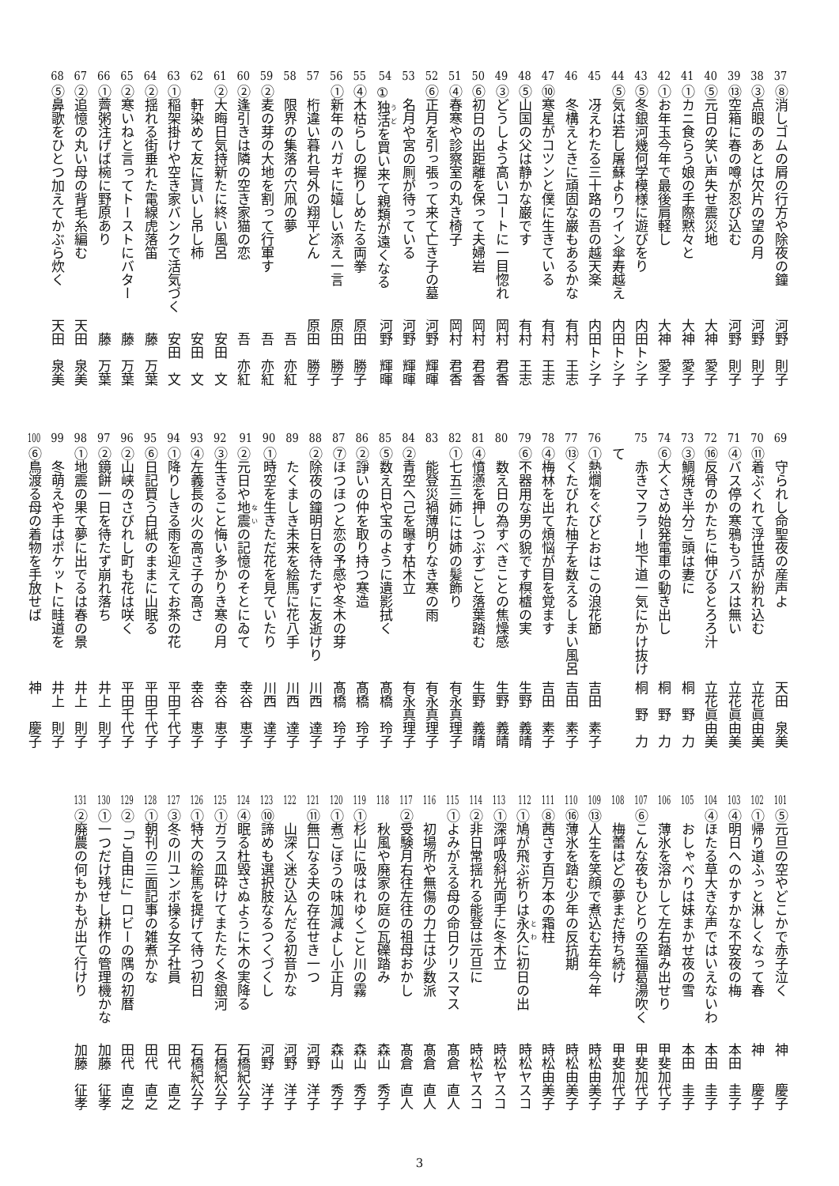37 ⑧消しゴムの屑の行方や除夜の鐘 河野　則子
38 ③点眼のあとは欠片の望の月 河野　則子
39 ⑬空箱に春の噂が忍び込む 河野　則子
40 ⑤元日の笑い声失せ震災地 大神　愛子
41 ①カニ食らう娘の手際黙々と 大神　愛子
42 ①お年玉今年で最後肩軽し 大神　愛子
43 ⑤冬銀河幾何学模様に遊びをり 内田トシ子
44 ⑤気は若し屠蘇よりワイン傘寿越え 内田トシ子
45　冴えわたる三十路の吾の越天楽 内田トシ子
46　冬構えときに頑固な巌もあるかな 有村　王志
47 ⑩寒星がコツンと僕に生きている 有村　王志
48 ⑤山国の父は静かな巌です 有村　王志
49 ③どうしよう高いコートに一目惚れ 岡村　君香
50 ⑥初日の出距離を保って夫婦岩 岡村　君香
51 ④春寒や診察室の丸き椅子 岡村　君香
52 ⑥正月を引っ張って来て亡き子の墓 河野　輝暉
53　名月や宮の厠が待っている 河野　輝暉
54 ①独活を買い来て親類が遠くなる 河野　輝暉
55 ④木枯らしの握りしめたる両拳 原田　勝子
56 ①新年のハガキに嬉しい添え一言 原田　勝子
57　桁違い暮れ号外の翔平どん 原田　勝子
58　限界の集落の穴凧の夢 吾　亦紅
59 ②麦の芽の大地を割って行軍す 吾　亦紅
60 ②逢引きは隣の空き家猫の恋 吾　亦紅
61 ②大晦日気持新たに終い風呂 安田　文
62　軒染めて友に貰いし吊し柿 安田　文
63 ①稲架掛けや空き家バンクで活気づく 安田　文
64 ②揺れる街垂れた電線虎落笛 藤　万葉
65 ②寒いねと言ってトーストにバター 藤　万葉
66 ①薺粥注げば椀に野原あり 藤　万葉
67 ②追憶の丸い母の背毛糸編む 天田　泉美
68 ⑤鼻歌をひとつ加えてかぶら炊く 天田　泉美
69　守られし命聖夜の産声よ 天田　泉美
70 ⑪着ぶくれて浮世話が紛れ込む 立花眞由美
71 ④バス停の寒鴉もうバスは無い 立花眞由美
72 ⑯反骨のかたちに伸びるとろろ汁 立花眞由美
73 ③鯛焼き半分こ頭は妻に 桐　野　力
74 ⑥大くさめ始発電車の動き出し 桐　野　力
75　赤きマフラー地下道一気にかけ抜けて 桐　野　力
76 ①熱燗をぐびとおはこの浪花節 吉田　素子
77 ⑬くたびれた柚子を数えるしまい風呂 吉田　素子
78 ④梅林を出て煩悩が目を覚ます 吉田　素子
79 ⑥不器用な男の貌です榠樝の実 生野　義晴
80　数え日の為すべきことの焦燥感 生野　義晴
81 ④憤懣を押しつぶすごと落葉踏む 生野　義晴
82 ①七五三姉には姉の髪飾り 有永真理子
83　能登災禍薄明りなき寒の雨 有永真理子
84 ②青空へ己を曝す枯木立 有永真理子
85 ⑤数え日や宝のように遺影拭く 髙橋　玲子
86 ②諍いの仲を取り持つ寒造 髙橋　玲子
87 ⑦ほつほつと恋の予感や冬木の芽 髙橋　玲子
88 ②除夜の鐘明日を待たずに友逝けり 川西　達子
89　たくましき未来を絵馬に花八手 川西　達子
90 ①時空を生きただ花を見ていたり 川西　達子
91 ②元日や地震の記憶のそとにゐて 幸谷　恵子
92 ③生きること悔い多かりき寒の月 幸谷　恵子
93 ④左義長の火の高さ子の高さ 幸谷　恵子
94 ①降りしきる雨を迎えてお茶の花 平田千代子
95 ⑥日記買う白紙のままに山眠る 平田千代子
96 ②山峡のさびれし町も花は咲く 平田千代子
97 ②鏡餅一日を待たず崩れ落ち 井上　則子
98 ①地震の果て夢に出でるは春の景 井上　則子
99　冬萌えや手はポケットに畦道を 井上　則子
100 ⑥鳥渡る母の着物を手放せば 神　　慶子
101 ⑤元旦の空やどこかで赤子泣く 神　　慶子
102 ①帰り道ふっと淋しくなって春 神　　慶子
103 ④明日へのかすかな不安夜の梅 本田　圭子
104 ④ほたる草大きな声ではいえないわ 本田　圭子
105　おしゃべりは妹まかせ夜の雪 本田　圭子
106　薄氷を溶かして左右踏み出せり 甲斐加代子
107 ⑥こんな夜もひとりの至福葛湯吹く 甲斐加代子
108　梅蕾はどの夢まだ持ち続け 甲斐加代子
109 ⑬人生を笑顔で煮込む去年今年 時松由美子
110 ⑯薄氷を踏む少年の反抗期 時松由美子
111 ⑧茜さす百万本の霜柱 時松由美子
112 ①鳩が飛ぶ祈りは永久に初日の出 時松ヤスコ
113 ①深呼吸斜光両手に冬木立 時松ヤスコ
114 ②非日常揺れる能登は元旦に 時松ヤスコ
115 ①よみがえる母の命日クリスマス 髙倉　直人
116　初場所や無傷の力士は少数派 髙倉　直人
117 ②受験月右往左往の祖母おかし 髙倉　直人
118　秋風や廃家の庭の瓦礫踏み 森山　秀子
119 ①杉山に吸はれゆくごと川の霧 森山　秀子
120 ①煮ごぼうの味加減よし小正月 森山　秀子
121 ⑪無口なる夫の存在せき一つ 河野　洋子
122　山深く迷ひ込んだる初音かな 河野　洋子
123 ⑩諦めも選択肢なるつくづくし 河野　洋子
124 ④眠る杜毀さぬように木の実降る 石橋紀公子
125 ①ガラス皿砕けてまたたく冬銀河 石橋紀公子
126 ①特大の絵馬を提げて待つ初日 石橋紀公子
127 ③冬の川ユンボ操る女子社員 田代　直之
128 ①朝刊の三面記事の雑煮かな 田代　直之
129 ②「ご自由に」ロビーの隅の初暦 田代　直之
130 ①一つだけ残せし耕作の管理機かな 加藤　征孝
131 ②廃農の何もかもが出て行けり 加藤　征孝
3